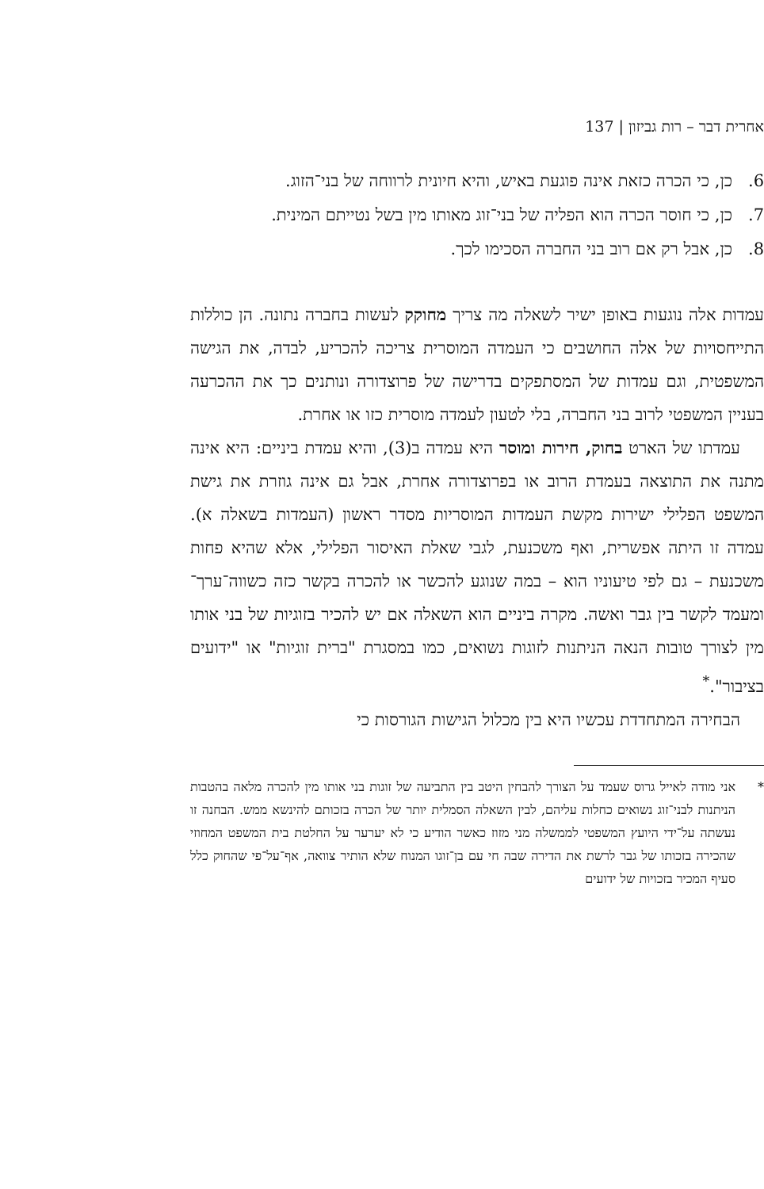אחרית דבר – רות גביזון | 137
6. כן, כי הכרה כזאת אינה פוגעת באיש, והיא חיונית לרווחה של בני־הזוג.
7. כן, כי חוסר הכרה הוא הפליה של בני־זוג מאותו מין בשל נטייתם המינית.
8. כן, אבל רק אם רוב בני החברה הסכימו לכך.
עמדות אלה נוגעות באופן ישיר לשאלה מה צריך מחוקק לעשות בחברה נתונה. הן כוללות התייחסויות של אלה החושבים כי העמדה המוסרית צריכה להכריע, לבדה, את הגישה המשפטית, וגם עמדות של המסתפקים בדרישה של פרוצדורה ונותנים כך את ההכרעה בעניין המשפטי לרוב בני החברה, בלי לטעון לעמדה מוסרית כזו או אחרת.
עמדתו של הארט בחוק, חירות ומוסר היא עמדה ב(3), והיא עמדת ביניים: היא אינה מתנה את התוצאה בעמדת הרוב או בפרוצדורה אחרת, אבל גם אינה גוזרת את גישת המשפט הפלילי ישירות מקשת העמדות המוסריות מסדר ראשון (העמדות בשאלה א). עמדה זו היתה אפשרית, ואף משכנעת, לגבי שאלת האיסור הפלילי, אלא שהיא פחות משכנעת – גם לפי טיעוניו הוא – במה שנוגע להכשר או להכרה בקשר כזה כשווה־ערך־ומעמד לקשר בין גבר ואשה. מקרה ביניים הוא השאלה אם יש להכיר בזוגיות של בני אותו מין לצורך טובות הנאה הניתנות לזוגות נשואים, כמו במסגרת "ברית זוגיות" או "ידועים בציבור".<sup>*</sup>
הבחירה המתחדדת עכשיו היא בין מכלול הגישות הגורסות כי
* אני מודה לאייל גרוס שעמד על הצורך להבחין היטב בין התביעה של זוגות בני אותו מין להכרה מלאה בהטבות הניתנות לבני־זוג נשואים כחלות עליהם, לבין השאלה הסמלית יותר של הכרה בזכותם להינשא ממש. הבחנה זו נעשתה על־ידי היועץ המשפטי לממשלה מני מזוז כאשר הודיע כי לא יערער על החלטת בית המשפט המחוזי שהכירה בזכותו של גבר לרשת את הדירה שבה חי עם בן־זוגו המנוח שלא הותיר צוואה, אף־על־פי שהחוק כלל סעיף המכיר בזכויות של ידועים